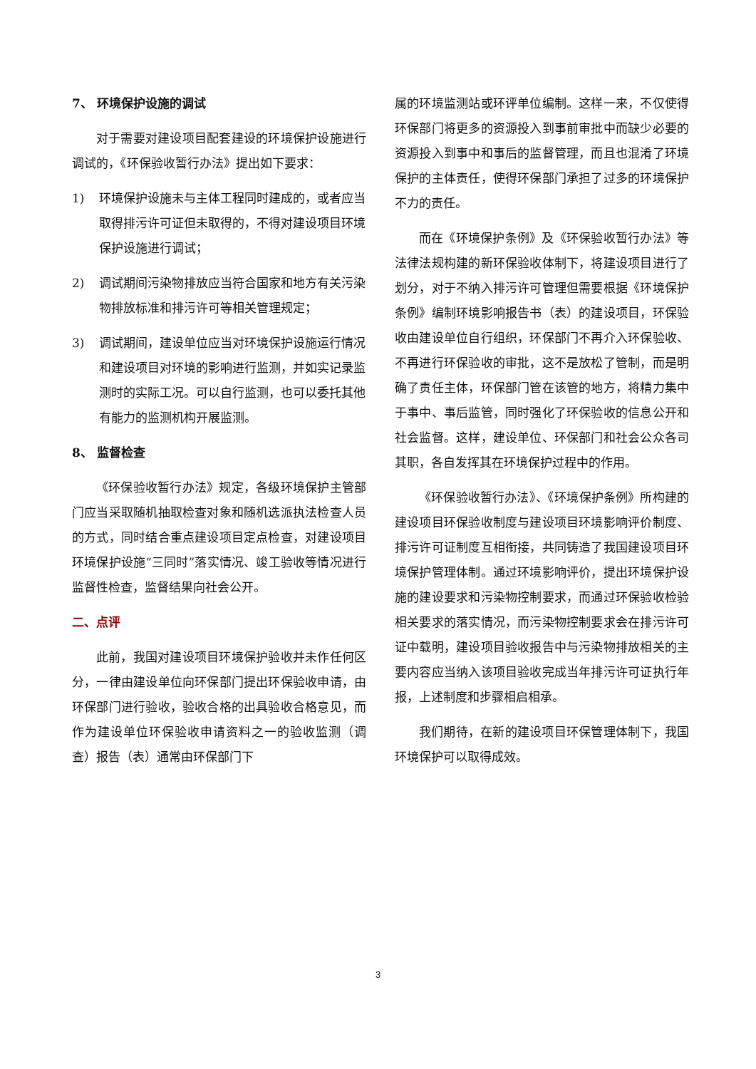7、 环境保护设施的调试
对于需要对建设项目配套建设的环境保护设施进行调试的，《环保验收暂行办法》提出如下要求：
1) 环境保护设施未与主体工程同时建成的，或者应当取得排污许可证但未取得的，不得对建设项目环境保护设施进行调试；
2) 调试期间污染物排放应当符合国家和地方有关污染物排放标准和排污许可等相关管理规定；
3) 调试期间，建设单位应当对环境保护设施运行情况和建设项目对环境的影响进行监测，并如实记录监测时的实际工况。可以自行监测，也可以委托其他有能力的监测机构开展监测。
8、 监督检查
《环保验收暂行办法》规定，各级环境保护主管部门应当采取随机抽取检查对象和随机选派执法检查人员的方式，同时结合重点建设项目定点检查，对建设项目环境保护设施“三同时”落实情况、竣工验收等情况进行监督性检查，监督结果向社会公开。
二、点评
此前，我国对建设项目环境保护验收并未作任何区分，一律由建设单位向环保部门提出环保验收申请，由环保部门进行验收，验收合格的出具验收合格意见，而作为建设单位环保验收申请资料之一的验收监测（调查）报告（表）通常由环保部门下
属的环境监测站或环评单位编制。这样一来，不仅使得环保部门将更多的资源投入到事前审批中而缺少必要的资源投入到事中和事后的监督管理，而且也混淆了环境保护的主体责任，使得环保部门承担了过多的环境保护不力的责任。
而在《环境保护条例》及《环保验收暂行办法》等法律法规构建的新环保验收体制下，将建设项目进行了划分，对于不纳入排污许可管理但需要根据《环境保护条例》编制环境影响报告书（表）的建设项目，环保验收由建设单位自行组织，环保部门不再介入环保验收、不再进行环保验收的审批，这不是放松了管制，而是明确了责任主体，环保部门管在该管的地方，将精力集中于事中、事后监管，同时强化了环保验收的信息公开和社会监督。这样，建设单位、环保部门和社会公众各司其职，各自发挥其在环境保护过程中的作用。
《环保验收暂行办法》、《环境保护条例》所构建的建设项目环保验收制度与建设项目环境影响评价制度、排污许可证制度互相衔接，共同铸造了我国建设项目环境保护管理体制。通过环境影响评价，提出环境保护设施的建设要求和污染物控制要求，而通过环保验收检验相关要求的落实情况，而污染物控制要求会在排污许可证中载明，建设项目验收报告中与污染物排放相关的主要内容应当纳入该项目验收完成当年排污许可证执行年报，上述制度和步骤相启相承。
我们期待，在新的建设项目环保管理体制下，我国环境保护可以取得成效。
3